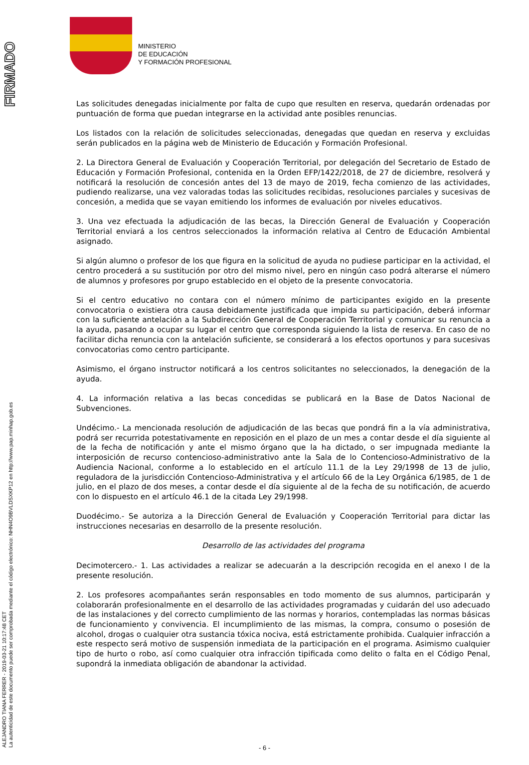FIRMADO
ALEJANDRO TIANA FERRER - 2019-03-21 10:17:48 CET
La autenticidad de este documento puede ser comprobada mediante el código electrónico: NHN4O9BVLDSXKP12 en http://www.pap.minhap.gob.es
MINISTERIO
DE EDUCACIÓN
Y FORMACIÓN PROFESIONAL
Las solicitudes denegadas inicialmente por falta de cupo que resulten en reserva, quedarán ordenadas por puntuación de forma que puedan integrarse en la actividad ante posibles renuncias.
Los listados con la relación de solicitudes seleccionadas, denegadas que quedan en reserva y excluidas serán publicados en la página web de Ministerio de Educación y Formación Profesional.
2. La Directora General de Evaluación y Cooperación Territorial, por delegación del Secretario de Estado de Educación y Formación Profesional, contenida en la Orden EFP/1422/2018, de 27 de diciembre, resolverá y notificará la resolución de concesión antes del 13 de mayo de 2019, fecha comienzo de las actividades, pudiendo realizarse, una vez valoradas todas las solicitudes recibidas, resoluciones parciales y sucesivas de concesión, a medida que se vayan emitiendo los informes de evaluación por niveles educativos.
3. Una vez efectuada la adjudicación de las becas, la Dirección General de Evaluación y Cooperación Territorial enviará a los centros seleccionados la información relativa al Centro de Educación Ambiental asignado.
Si algún alumno o profesor de los que figura en la solicitud de ayuda no pudiese participar en la actividad, el centro procederá a su sustitución por otro del mismo nivel, pero en ningún caso podrá alterarse el número de alumnos y profesores por grupo establecido en el objeto de la presente convocatoria.
Si el centro educativo no contara con el número mínimo de participantes exigido en la presente convocatoria o existiera otra causa debidamente justificada que impida su participación, deberá informar con la suficiente antelación a la Subdirección General de Cooperación Territorial y comunicar su renuncia a la ayuda, pasando a ocupar su lugar el centro que corresponda siguiendo la lista de reserva. En caso de no facilitar dicha renuncia con la antelación suficiente, se considerará a los efectos oportunos y para sucesivas convocatorias como centro participante.
Asimismo, el órgano instructor notificará a los centros solicitantes no seleccionados, la denegación de la ayuda.
4. La información relativa a las becas concedidas se publicará en la Base de Datos Nacional de Subvenciones.
Undécimo.- La mencionada resolución de adjudicación de las becas que pondrá fin a la vía administrativa, podrá ser recurrida potestativamente en reposición en el plazo de un mes a contar desde el día siguiente al de la fecha de notificación y ante el mismo órgano que la ha dictado, o ser impugnada mediante la interposición de recurso contencioso-administrativo ante la Sala de lo Contencioso-Administrativo de la Audiencia Nacional, conforme a lo establecido en el artículo 11.1 de la Ley 29/1998 de 13 de julio, reguladora de la jurisdicción Contencioso-Administrativa y el artículo 66 de la Ley Orgánica 6/1985, de 1 de julio, en el plazo de dos meses, a contar desde el día siguiente al de la fecha de su notificación, de acuerdo con lo dispuesto en el artículo 46.1 de la citada Ley 29/1998.
Duodécimo.- Se autoriza a la Dirección General de Evaluación y Cooperación Territorial para dictar las instrucciones necesarias en desarrollo de la presente resolución.
Desarrollo de las actividades del programa
Decimotercero.- 1. Las actividades a realizar se adecuarán a la descripción recogida en el anexo I de la presente resolución.
2. Los profesores acompañantes serán responsables en todo momento de sus alumnos, participarán y colaborarán profesionalmente en el desarrollo de las actividades programadas y cuidarán del uso adecuado de las instalaciones y del correcto cumplimiento de las normas y horarios, contempladas las normas básicas de funcionamiento y convivencia. El incumplimiento de las mismas, la compra, consumo o posesión de alcohol, drogas o cualquier otra sustancia tóxica nociva, está estrictamente prohibida. Cualquier infracción a este respecto será motivo de suspensión inmediata de la participación en el programa. Asimismo cualquier tipo de hurto o robo, así como cualquier otra infracción tipificada como delito o falta en el Código Penal, supondrá la inmediata obligación de abandonar la actividad.
- 6 -